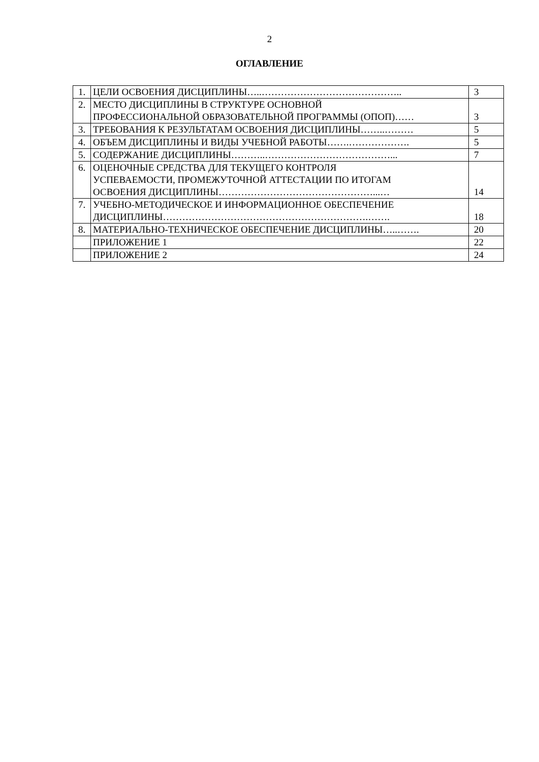2
ОГЛАВЛЕНИЕ
| 1. | ЦЕЛИ ОСВОЕНИЯ ДИСЦИПЛИНЫ…..…………………………………….. | 3 |
| 2. | МЕСТО ДИСЦИПЛИНЫ В СТРУКТУРЕ ОСНОВНОЙ ПРОФЕССИОНАЛЬНОЙ ОБРАЗОВАТЕЛЬНОЙ ПРОГРАММЫ (ОПОП)…… | 3 |
| 3. | ТРЕБОВАНИЯ К РЕЗУЛЬТАТАМ ОСВОЕНИЯ ДИСЦИПЛИНЫ……..……… | 5 |
| 4. | ОБЪЕМ ДИСЦИПЛИНЫ И ВИДЫ УЧЕБНОЙ РАБОТЫ…….………………. | 5 |
| 5. | СОДЕРЖАНИЕ ДИСЦИПЛИНЫ………..…………………………………... | 7 |
| 6. | ОЦЕНОЧНЫЕ СРЕДСТВА ДЛЯ ТЕКУЩЕГО КОНТРОЛЯ УСПЕВАЕМОСТИ, ПРОМЕЖУТОЧНОЙ АТТЕСТАЦИИ ПО ИТОГАМ ОСВОЕНИЯ ДИСЦИПЛИНЫ…………………………………………...… | 14 |
| 7. | УЧЕБНО-МЕТОДИЧЕСКОЕ И ИНФОРМАЦИОННОЕ ОБЕСПЕЧЕНИЕ ДИСЦИПЛИНЫ……………………………………………………….……. | 18 |
| 8. | МАТЕРИАЛЬНО-ТЕХНИЧЕСКОЕ ОБЕСПЕЧЕНИЕ ДИСЦИПЛИНЫ…..……. | 20 |
| | ПРИЛОЖЕНИЕ 1 | 22 |
| | ПРИЛОЖЕНИЕ 2 | 24 |